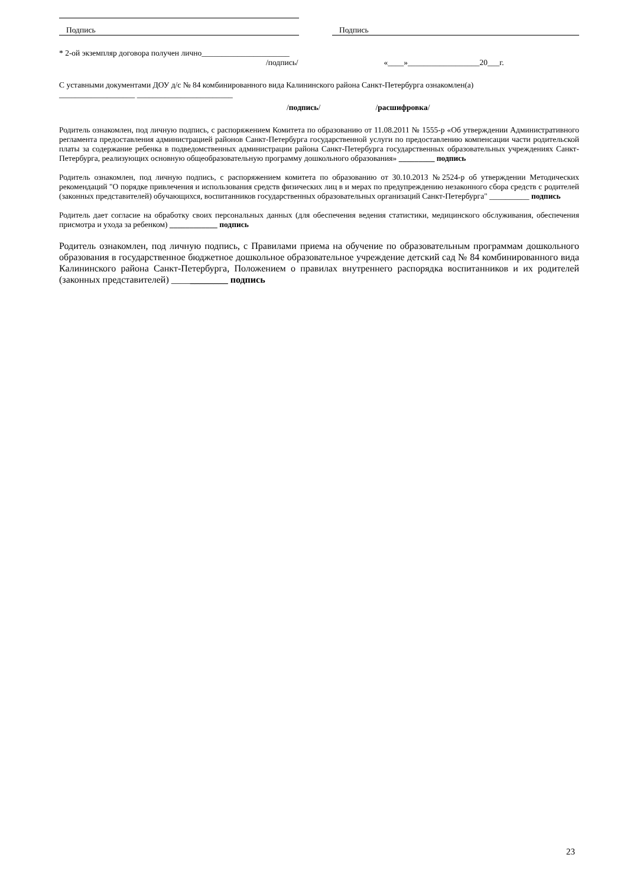Подпись Подпись
* 2-ой экземпляр договора получен лично______________________
/подпись/ «____»__________________20___г.
С уставными документами ДОУ д/с № 84 комбинированного вида Калининского района Санкт-Петербурга ознакомлен(а)
___________________ ________________________
/подпись/ /расшифровка/
Родитель ознакомлен, под личную подпись, с распоряжением Комитета по образованию от 11.08.2011 № 1555-р «Об утверждении Административного регламента предоставления администрацией районов Санкт-Петербурга государственной услуги по предоставлению компенсации части родительской платы за содержание ребенка в подведомственных администрации района Санкт-Петербурга государственных образовательных учреждениях Санкт-Петербурга, реализующих основную общеобразовательную программу дошкольного образования» _________ подпись
Родитель ознакомлен, под личную подпись, с распоряжением комитета по образованию от 30.10.2013 №2524-р об утверждении Методических рекомендаций "О порядке привлечения и использования средств физических лиц в и мерах по предупреждению незаконного сбора средств с родителей (законных представителей) обучающихся, воспитанников государственных образовательных организаций Санкт-Петербурга" __________ подпись
Родитель дает согласие на обработку своих персональных данных (для обеспечения ведения статистики, медицинского обслуживания, обеспечения присмотра и ухода за ребенком) ____________ подпись
Родитель ознакомлен, под личную подпись, с Правилами приема на обучение по образовательным программам дошкольного образования в государственное бюджетное дошкольное образовательное учреждение детский сад № 84 комбинированного вида Калининского района Санкт-Петербурга, Положением о правилах внутреннего распорядка воспитанников и их родителей (законных представителей) ____________ подпись
23